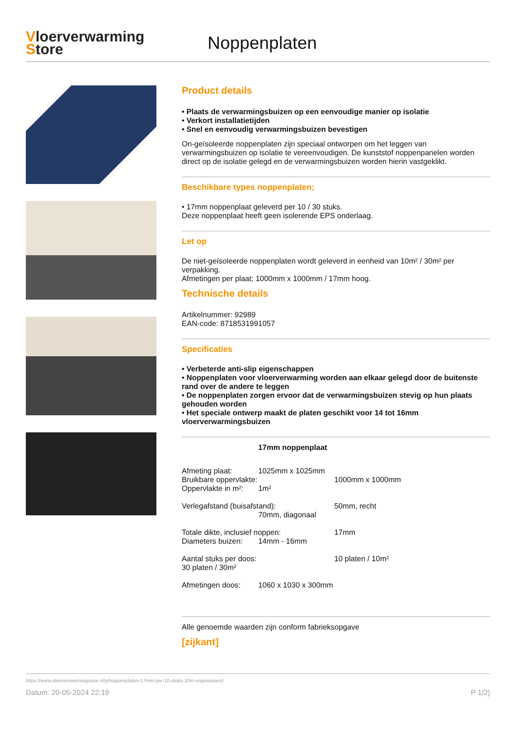Vloerverwarming
Store
Noppenplaten
Product details
• Plaats de verwarmingsbuizen op een eenvoudige manier op isolatie
• Verkort installatietijden
• Snel en eenvoudig verwarmingsbuizen bevestigen
On-geïsoleerde noppenplaten zijn speciaal ontworpen om het leggen van verwarmingsbuizen op isolatie te vereenvoudigen. De kunststof noppenpanelen worden direct op de isolatie gelegd en de verwarmingsbuizen worden hierin vastgeklikt.
Beschikbare types noppenplaten;
• 17mm noppenplaat geleverd per 10 / 30 stuks.
Deze noppenplaat heeft geen isolerende EPS onderlaag.
Let op
De niet-geïsoleerde noppenplaten wordt geleverd in eenheid van 10m² / 30m² per verpakking.
Afmetingen per plaat; 1000mm x 1000mm / 17mm hoog.
Technische details
Artikelnummer: 92989
EAN-code: 8718531991057
Specificaties
• Verbeterde anti-slip eigenschappen
• Noppenplaten voor vloerverwarming worden aan elkaar gelegd door de buitenste rand over de andere te leggen
• De noppenplaten zorgen ervoor dat de verwarmingsbuizen stevig op hun plaats gehouden worden
• Het speciale ontwerp maakt de platen geschikt voor 14 tot 16mm vloerverwarmingsbuizen
17mm noppenplaat
Afmeting plaat: 1025mm x 1025mm
Bruikbare oppervlakte: 1000mm x 1000mm
Oppervlakte in m²: 1m²
Verlegafstand (buisafstand): 50mm, recht
70mm, diagonaal
Totale dikte, inclusief noppen: 17mm
Diameters buizen: 14mm - 16mm
Aantal stuks per doos: 10 platen / 10m²
30 platen / 30m²
Afmetingen doos: 1060 x 1030 x 300mm
Alle genoemde waarden zijn conform fabrieksopgave
[zijkant]
https://www.vloerverwarmingstore.nl/p/noppenplaten-17mm-per-10-stuks-10m-ongeisoleerd
Datum: 20-05-2024 22:19 P 1/2}